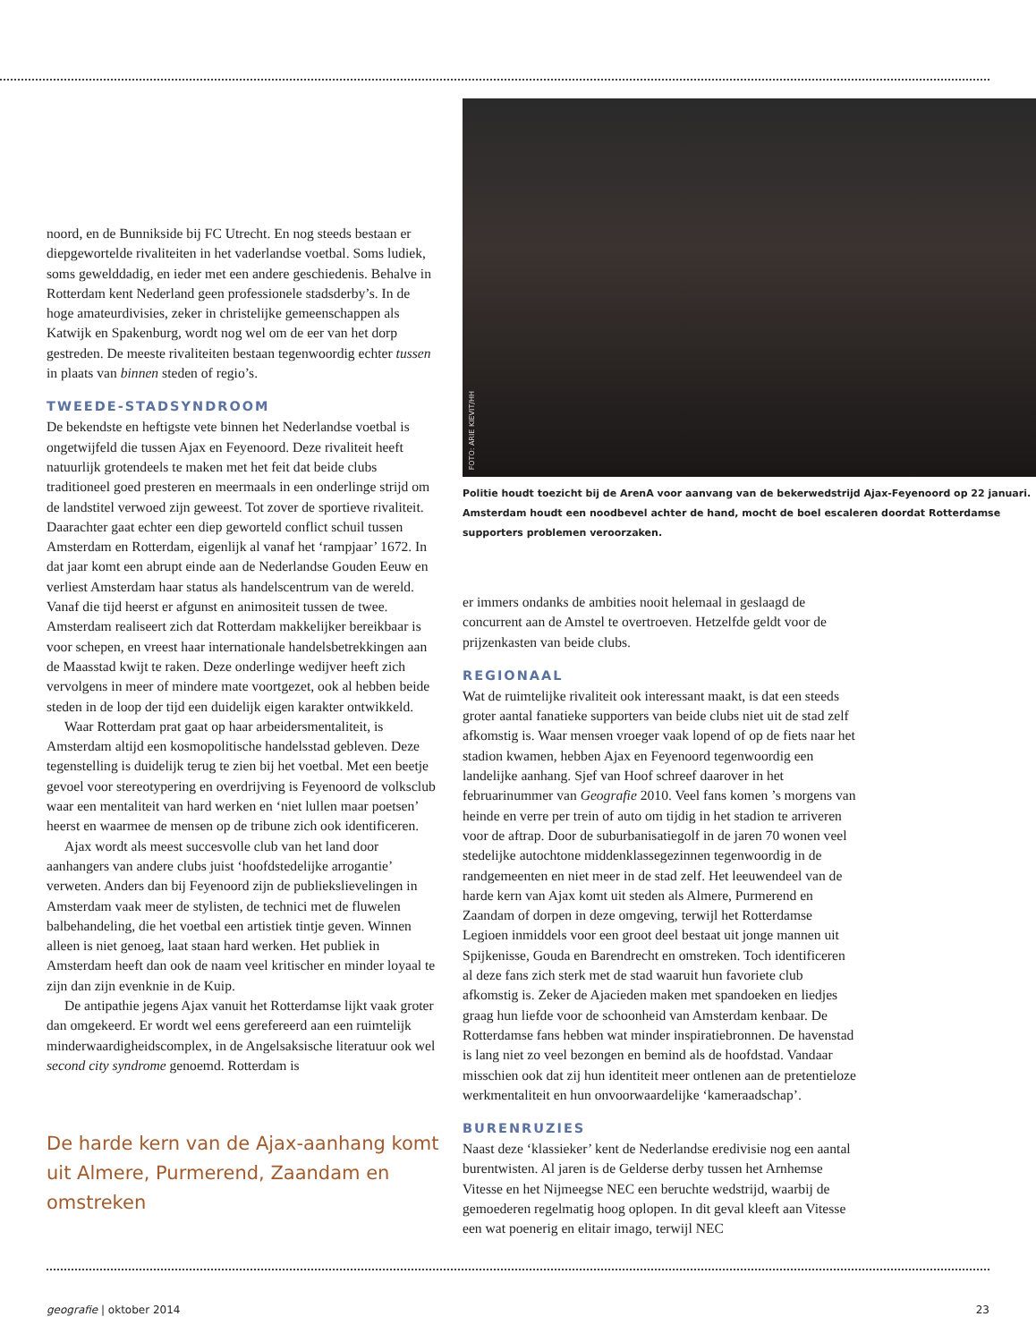noord, en de Bunnikside bij FC Utrecht. En nog steeds bestaan er diepgewortelde rivaliteiten in het vaderlandse voetbal. Soms ludiek, soms gewelddadig, en ieder met een andere geschiedenis. Behalve in Rotterdam kent Nederland geen professionele stadsderby’s. In de hoge amateurdivisies, zeker in christelijke gemeenschappen als Katwijk en Spakenburg, wordt nog wel om de eer van het dorp gestreden. De meeste rivaliteiten bestaan tegenwoordig echter tussen in plaats van binnen steden of regio’s.
TWEEDE-STADSYNDROOM
De bekendste en heftigste vete binnen het Nederlandse voetbal is ongetwijfeld die tussen Ajax en Feyenoord. Deze rivaliteit heeft natuurlijk grotendeels te maken met het feit dat beide clubs traditioneel goed presteren en meermaals in een onderlinge strijd om de landstitel verwoed zijn geweest. Tot zover de sportieve rivaliteit. Daarachter gaat echter een diep geworteld conflict schuil tussen Amsterdam en Rotterdam, eigenlijk al vanaf het ‘rampjaar’ 1672. In dat jaar komt een abrupt einde aan de Nederlandse Gouden Eeuw en verliest Amsterdam haar status als handelscentrum van de wereld. Vanaf die tijd heerst er afgunst en animositeit tussen de twee. Amsterdam realiseert zich dat Rotterdam makkelijker bereikbaar is voor schepen, en vreest haar internationale handelsbetrekkingen aan de Maasstad kwijt te raken. Deze onderlinge wedijver heeft zich vervolgens in meer of mindere mate voortgezet, ook al hebben beide steden in de loop der tijd een duidelijk eigen karakter ontwikkeld.
Waar Rotterdam prat gaat op haar arbeidersmentaliteit, is Amsterdam altijd een kosmopolitische handelsstad gebleven. Deze tegenstelling is duidelijk terug te zien bij het voetbal. Met een beetje gevoel voor stereotypering en overdrijving is Feyenoord de volksclub waar een mentaliteit van hard werken en ‘niet lullen maar poetsen’ heerst en waarmee de mensen op de tribune zich ook identificeren.
Ajax wordt als meest succesvolle club van het land door aanhangers van andere clubs juist ‘hoofdstedelijke arrogantie’ verweten. Anders dan bij Feyenoord zijn de publiekslievelingen in Amsterdam vaak meer de stylisten, de technici met de fluwelen balbehandeling, die het voetbal een artistiek tintje geven. Winnen alleen is niet genoeg, laat staan hard werken. Het publiek in Amsterdam heeft dan ook de naam veel kritischer en minder loyaal te zijn dan zijn evenknie in de Kuip.
De antipathie jegens Ajax vanuit het Rotterdamse lijkt vaak groter dan omgekeerd. Er wordt wel eens gerefereerd aan een ruimtelijk minderwaardigheidscomplex, in de Angelsaksische literatuur ook wel second city syndrome genoemd. Rotterdam is
De harde kern van de Ajax-aanhang komt uit Almere, Purmerend, Zaandam en omstreken
FOTO: ARIE KIEVIT/HH
Politie houdt toezicht bij de ArenA voor aanvang van de bekerwedstrijd Ajax-Feyenoord op 22 januari. Amsterdam houdt een noodbevel achter de hand, mocht de boel escaleren doordat Rotterdamse supporters problemen veroorzaken.
er immers ondanks de ambities nooit helemaal in geslaagd de concurrent aan de Amstel te overtroeven. Hetzelfde geldt voor de prijzenkasten van beide clubs.
REGIONAAL
Wat de ruimtelijke rivaliteit ook interessant maakt, is dat een steeds groter aantal fanatieke supporters van beide clubs niet uit de stad zelf afkomstig is. Waar mensen vroeger vaak lopend of op de fiets naar het stadion kwamen, hebben Ajax en Feyenoord tegenwoordig een landelijke aanhang. Sjef van Hoof schreef daarover in het februarinummer van Geografie 2010. Veel fans komen ’s morgens van heinde en verre per trein of auto om tijdig in het stadion te arriveren voor de aftrap. Door de suburbanisatiegolf in de jaren 70 wonen veel stedelijke autochtone middenklassegezinnen tegenwoordig in de randgemeenten en niet meer in de stad zelf. Het leeuwendeel van de harde kern van Ajax komt uit steden als Almere, Purmerend en Zaandam of dorpen in deze omgeving, terwijl het Rotterdamse Legioen inmiddels voor een groot deel bestaat uit jonge mannen uit Spijkenisse, Gouda en Barendrecht en omstreken. Toch identificeren al deze fans zich sterk met de stad waaruit hun favoriete club afkomstig is. Zeker de Ajacieden maken met spandoeken en liedjes graag hun liefde voor de schoonheid van Amsterdam kenbaar. De Rotterdamse fans hebben wat minder inspiratiebronnen. De havenstad is lang niet zo veel bezongen en bemind als de hoofdstad. Vandaar misschien ook dat zij hun identiteit meer ontlenen aan de pretentieloze werkmentaliteit en hun onvoorwaardelijke ‘kameraadschap’.
BURENRUZIES
Naast deze ‘klassieker’ kent de Nederlandse eredivisie nog een aantal burentwisten. Al jaren is de Gelderse derby tussen het Arnhemse Vitesse en het Nijmeegse NEC een beruchte wedstrijd, waarbij de gemoederen regelmatig hoog oplopen. In dit geval kleeft aan Vitesse een wat poenerig en elitair imago, terwijl NEC
geografie | oktober 2014 23